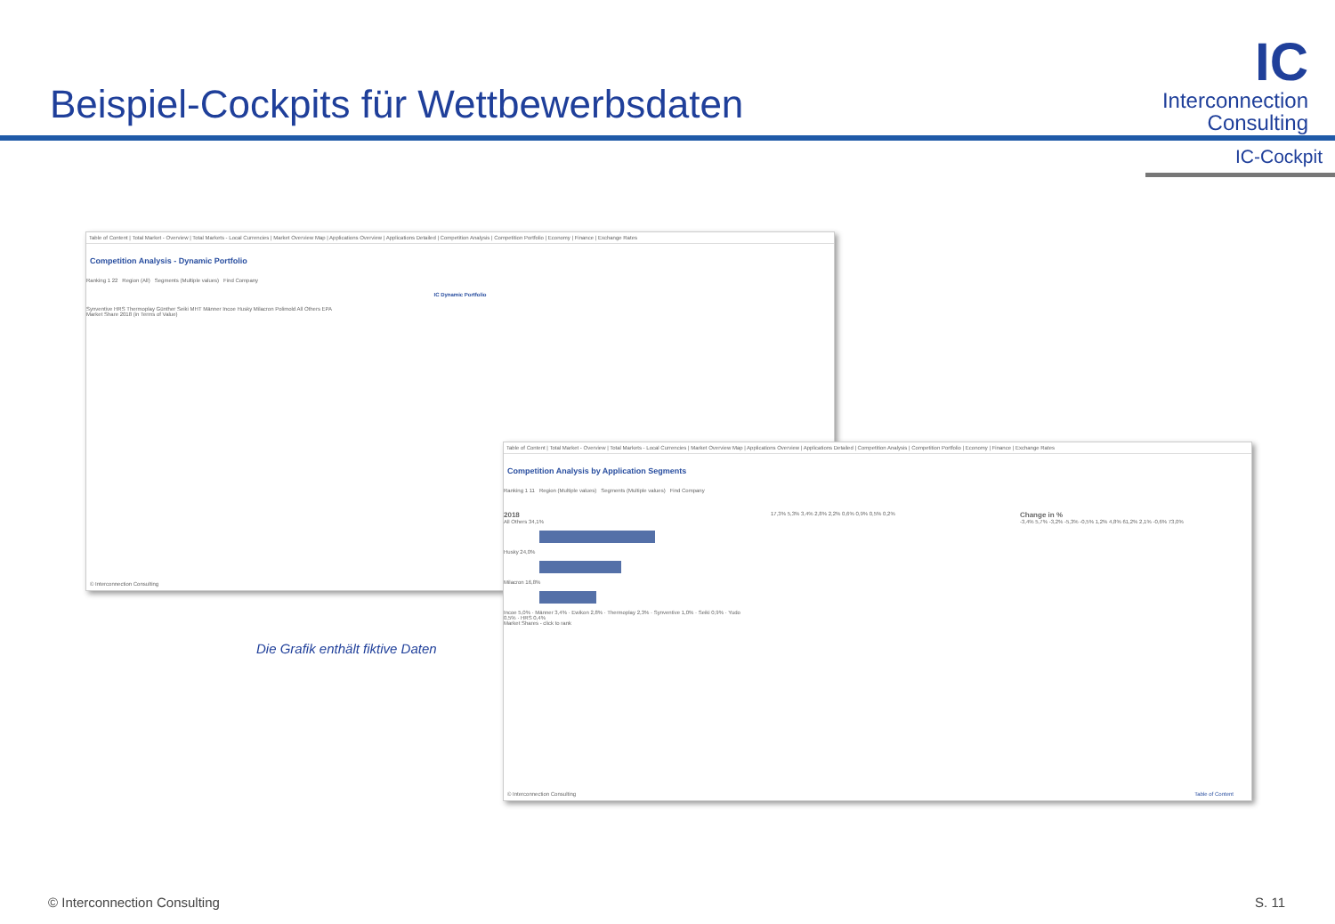Beispiel-Cockpits für Wettbewerbsdaten
IC
Interconnection
Consulting
IC-Cockpit
Table of Content | Total Market - Overview | Total Markets - Local Currencies | Market Overview Map | Applications Overview | Applications Detailed | Competition Analysis | Competition Portfolio | Economy | Finance | Exchange Rates
Competition Analysis - Dynamic Portfolio
Ranking 1 22 Region (All) Segments (Multiple values) Find Company
IC Dynamic Portfolio
Synventive HRS Thermoplay Günther Seiki MHT Männer Incoe Husky Milacron Polimold All Others EPA
Market Share 2018 (in Terms of Value)
© Interconnection Consulting
Table of Content | Total Market - Overview | Total Markets - Local Currencies | Market Overview Map | Applications Overview | Applications Detailed | Competition Analysis | Competition Portfolio | Economy | Finance | Exchange Rates
Competition Analysis by Application Segments
Ranking 1 11 Region (Multiple values) Segments (Multiple values) Find Company
2018
All Others 34,1%
Husky 24,0%
Milacron 16,8%
Incoe 5,0% · Männer 3,4% · Ewikon 2,8% · Thermoplay 2,3% · Synventive 1,0% · Seiki 0,9% · Yudo 0,5% · HRS 0,4%
17,3% 5,3% 3,4% 2,8% 2,2% 0,6% 0,9% 0,5% 0,2%
Change in %
-3,4% 5,7% -3,2% -5,3% -0,5% 1,2% 4,8% 61,2% 2,1% -0,6% 73,0%
Market Shares - click to rank
© Interconnection Consulting Table of Content
Die Grafik enthält fiktive Daten
© Interconnection Consulting S. 11